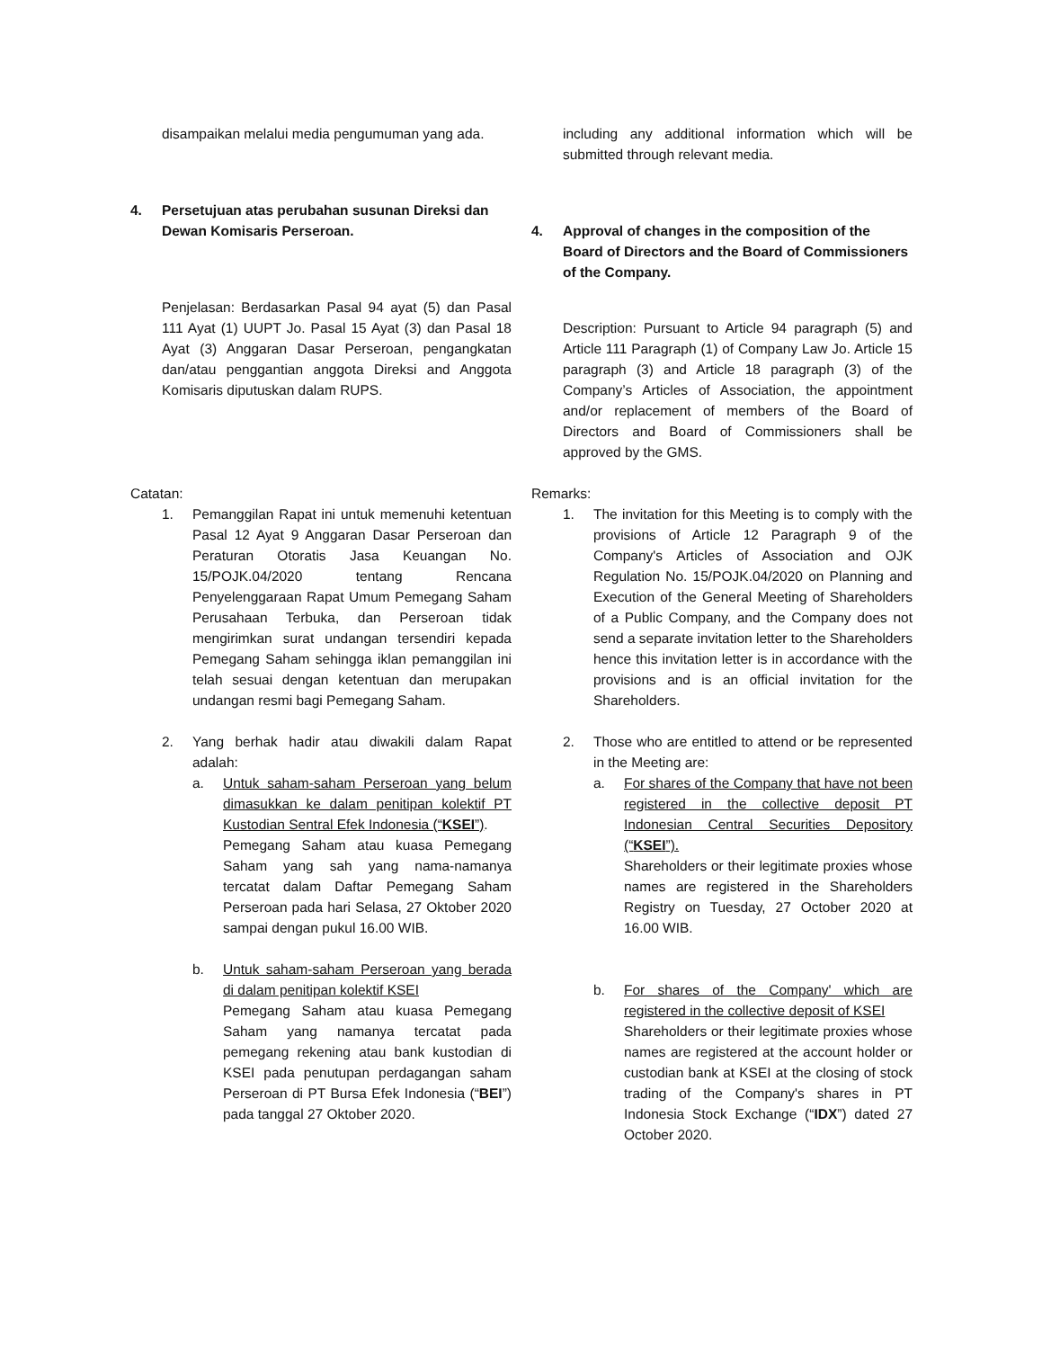disampaikan melalui media pengumuman yang ada.
4. Persetujuan atas perubahan susunan Direksi dan Dewan Komisaris Perseroan.
Penjelasan: Berdasarkan Pasal 94 ayat (5) dan Pasal 111 Ayat (1) UUPT Jo. Pasal 15 Ayat (3) dan Pasal 18 Ayat (3) Anggaran Dasar Perseroan, pengangkatan dan/atau penggantian anggota Direksi and Anggota Komisaris diputuskan dalam RUPS.
Catatan:
1. Pemanggilan Rapat ini untuk memenuhi ketentuan Pasal 12 Ayat 9 Anggaran Dasar Perseroan dan Peraturan Otoratis Jasa Keuangan No. 15/POJK.04/2020 tentang Rencana Penyelenggaraan Rapat Umum Pemegang Saham Perusahaan Terbuka, dan Perseroan tidak mengirimkan surat undangan tersendiri kepada Pemegang Saham sehingga iklan pemanggilan ini telah sesuai dengan ketentuan dan merupakan undangan resmi bagi Pemegang Saham.
2. Yang berhak hadir atau diwakili dalam Rapat adalah:
a. Untuk saham-saham Perseroan yang belum dimasukkan ke dalam penitipan kolektif PT Kustodian Sentral Efek Indonesia (“KSEI”).
Pemegang Saham atau kuasa Pemegang Saham yang sah yang nama-namanya tercatat dalam Daftar Pemegang Saham Perseroan pada hari Selasa, 27 Oktober 2020 sampai dengan pukul 16.00 WIB.
b. Untuk saham-saham Perseroan yang berada di dalam penitipan kolektif KSEI
Pemegang Saham atau kuasa Pemegang Saham yang namanya tercatat pada pemegang rekening atau bank kustodian di KSEI pada penutupan perdagangan saham Perseroan di PT Bursa Efek Indonesia (“BEI”) pada tanggal 27 Oktober 2020.
including any additional information which will be submitted through relevant media.
4. Approval of changes in the composition of the Board of Directors and the Board of Commissioners of the Company.
Description: Pursuant to Article 94 paragraph (5) and Article 111 Paragraph (1) of Company Law Jo. Article 15 paragraph (3) and Article 18 paragraph (3) of the Company’s Articles of Association, the appointment and/or replacement of members of the Board of Directors and Board of Commissioners shall be approved by the GMS.
Remarks:
1. The invitation for this Meeting is to comply with the provisions of Article 12 Paragraph 9 of the Company's Articles of Association and OJK Regulation No. 15/POJK.04/2020 on Planning and Execution of the General Meeting of Shareholders of a Public Company, and the Company does not send a separate invitation letter to the Shareholders hence this invitation letter is in accordance with the provisions and is an official invitation for the Shareholders.
2. Those who are entitled to attend or be represented in the Meeting are:
a. For shares of the Company that have not been registered in the collective deposit PT Indonesian Central Securities Depository (“KSEI”).
Shareholders or their legitimate proxies whose names are registered in the Shareholders Registry on Tuesday, 27 October 2020 at 16.00 WIB.
b. For shares of the Company' which are registered in the collective deposit of KSEI
Shareholders or their legitimate proxies whose names are registered at the account holder or custodian bank at KSEI at the closing of stock trading of the Company's shares in PT Indonesia Stock Exchange (“IDX”) dated 27 October 2020.